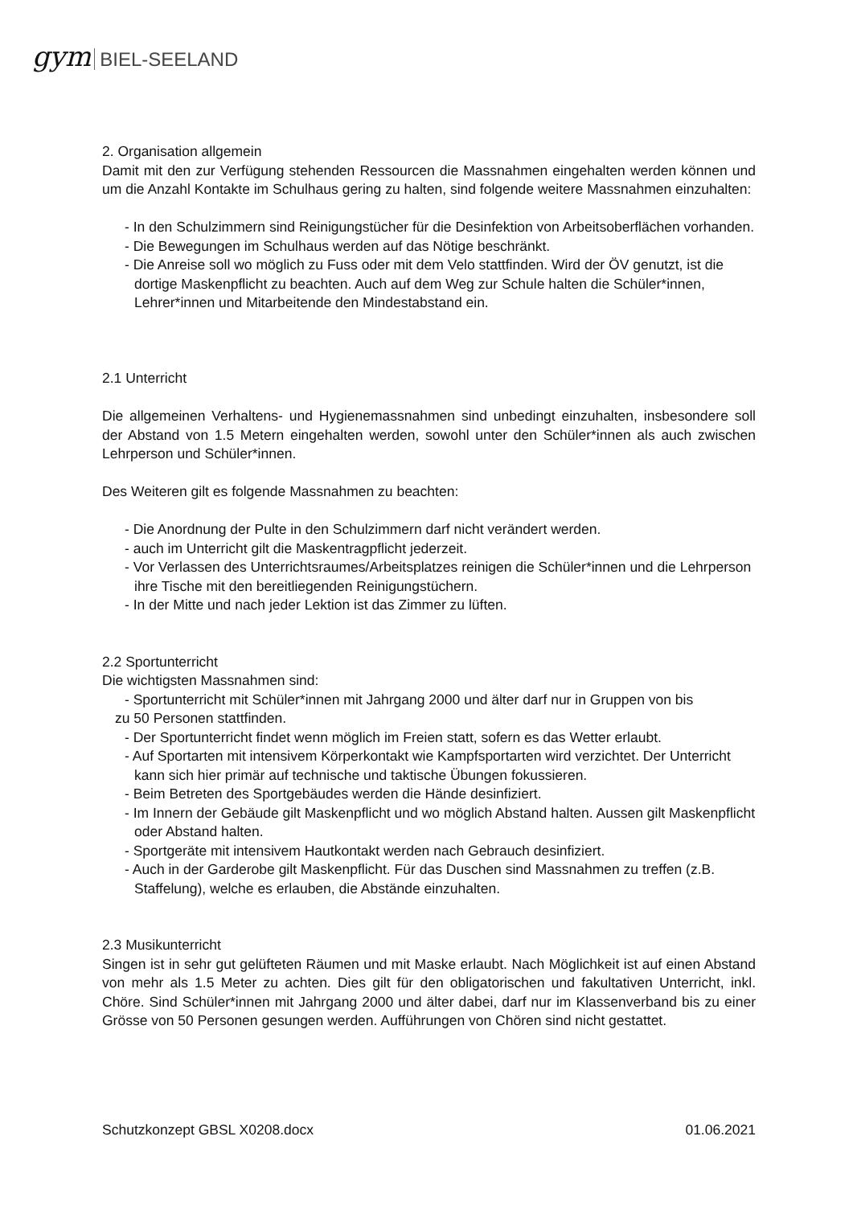gym BIEL-SEELAND
2. Organisation allgemein
Damit mit den zur Verfügung stehenden Ressourcen die Massnahmen eingehalten werden können und um die Anzahl Kontakte im Schulhaus gering zu halten, sind folgende weitere Massnahmen einzuhalten:
- In den Schulzimmern sind Reinigungstücher für die Desinfektion von Arbeitsoberflächen vorhanden.
- Die Bewegungen im Schulhaus werden auf das Nötige beschränkt.
- Die Anreise soll wo möglich zu Fuss oder mit dem Velo stattfinden. Wird der ÖV genutzt, ist die dortige Maskenpflicht zu beachten. Auch auf dem Weg zur Schule halten die Schüler*innen, Lehrer*innen und Mitarbeitende den Mindestabstand ein.
2.1 Unterricht
Die allgemeinen Verhaltens- und Hygienemassnahmen sind unbedingt einzuhalten, insbesondere soll der Abstand von 1.5 Metern eingehalten werden, sowohl unter den Schüler*innen als auch zwischen Lehrperson und Schüler*innen.
Des Weiteren gilt es folgende Massnahmen zu beachten:
- Die Anordnung der Pulte in den Schulzimmern darf nicht verändert werden.
- auch im Unterricht gilt die Maskentragpflicht jederzeit.
- Vor Verlassen des Unterrichtsraumes/Arbeitsplatzes reinigen die Schüler*innen und die Lehrperson ihre Tische mit den bereitliegenden Reinigungstüchern.
- In der Mitte und nach jeder Lektion ist das Zimmer zu lüften.
2.2 Sportunterricht
Die wichtigsten Massnahmen sind:
- Sportunterricht mit Schüler*innen mit Jahrgang 2000 und älter darf nur in Gruppen von bis
zu 50 Personen stattfinden.
- Der Sportunterricht findet wenn möglich im Freien statt, sofern es das Wetter erlaubt.
- Auf Sportarten mit intensivem Körperkontakt wie Kampfsportarten wird verzichtet. Der Unterricht kann sich hier primär auf technische und taktische Übungen fokussieren.
- Beim Betreten des Sportgebäudes werden die Hände desinfiziert.
- Im Innern der Gebäude gilt Maskenpflicht und wo möglich Abstand halten. Aussen gilt Maskenpflicht oder Abstand halten.
- Sportgeräte mit intensivem Hautkontakt werden nach Gebrauch desinfiziert.
- Auch in der Garderobe gilt Maskenpflicht. Für das Duschen sind Massnahmen zu treffen (z.B. Staffelung), welche es erlauben, die Abstände einzuhalten.
2.3 Musikunterricht
Singen ist in sehr gut gelüfteten Räumen und mit Maske erlaubt. Nach Möglichkeit ist auf einen Abstand von mehr als 1.5 Meter zu achten. Dies gilt für den obligatorischen und fakultativen Unterricht, inkl. Chöre. Sind Schüler*innen mit Jahrgang 2000 und älter dabei, darf nur im Klassenverband bis zu einer Grösse von 50 Personen gesungen werden. Aufführungen von Chören sind nicht gestattet.
Schutzkonzept GBSL X0208.docx 01.06.2021